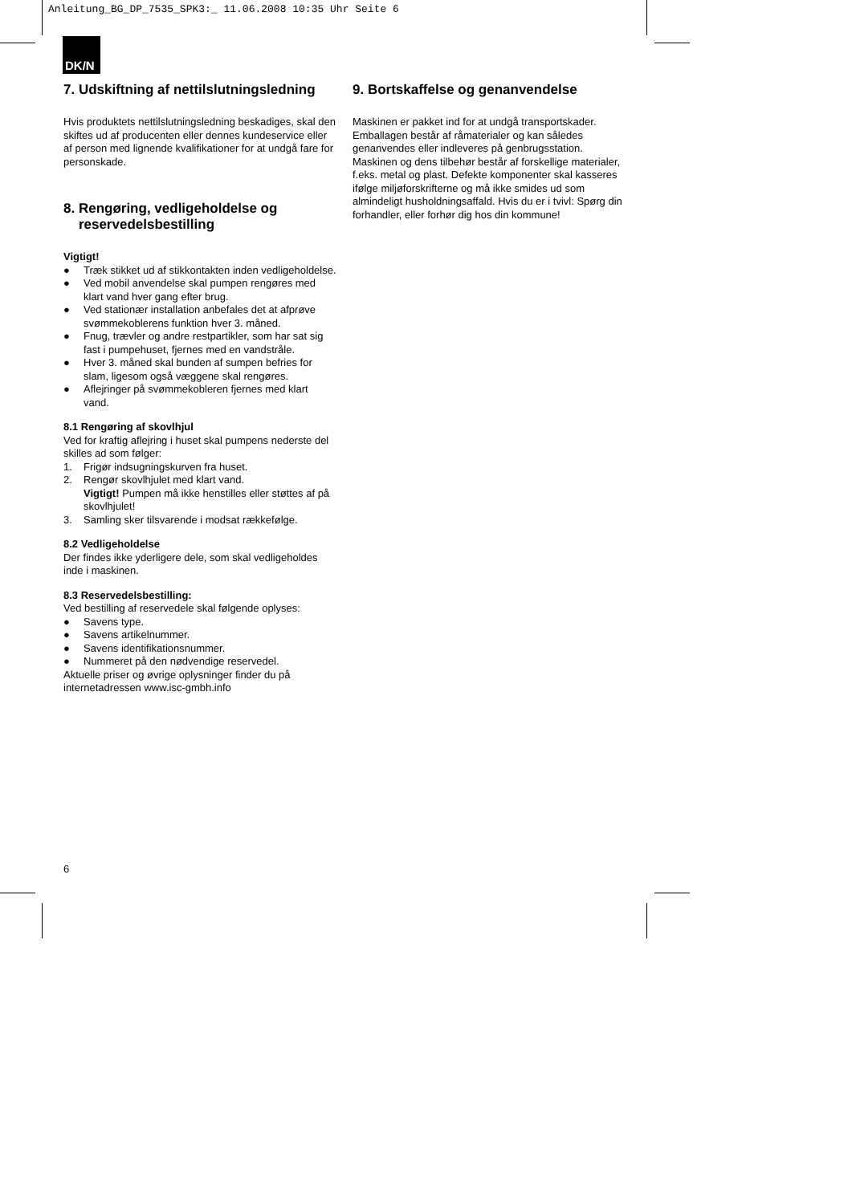Anleitung_BG_DP_7535_SPK3:_ 11.06.2008 10:35 Uhr Seite 6
DK/N
7. Udskiftning af nettilslutningsledning
Hvis produktets nettilslutningsledning beskadiges, skal den skiftes ud af producenten eller dennes kundeservice eller af person med lignende kvalifikationer for at undgå fare for personskade.
8. Rengøring, vedligeholdelse og
reservedelsbestilling
Vigtigt!
● Træk stikket ud af stikkontakten inden vedligeholdelse.
● Ved mobil anvendelse skal pumpen rengøres med klart vand hver gang efter brug.
● Ved stationær installation anbefales det at afprøve svømmekoblerens funktion hver 3. måned.
● Fnug, trævler og andre restpartikler, som har sat sig fast i pumpehuset, fjernes med en vandstråle.
● Hver 3. måned skal bunden af sumpen befries for slam, ligesom også væggene skal rengøres.
● Aflejringer på svømmekobleren fjernes med klart vand.
8.1 Rengøring af skovlhjul
Ved for kraftig aflejring i huset skal pumpens nederste del skilles ad som følger:
1. Frigør indsugningskurven fra huset.
2. Rengør skovlhjulet med klart vand.
Vigtigt! Pumpen må ikke henstilles eller støttes af på skovlhjulet!
3. Samling sker tilsvarende i modsat rækkefølge.
8.2 Vedligeholdelse
Der findes ikke yderligere dele, som skal vedligeholdes inde i maskinen.
8.3 Reservedelsbestilling:
Ved bestilling af reservedele skal følgende oplyses:
● Savens type.
● Savens artikelnummer.
● Savens identifikationsnummer.
● Nummeret på den nødvendige reservedel.
Aktuelle priser og øvrige oplysninger finder du på internetadressen www.isc-gmbh.info
9. Bortskaffelse og genanvendelse
Maskinen er pakket ind for at undgå transportskader. Emballagen består af råmaterialer og kan således genanvendes eller indleveres på genbrugsstation. Maskinen og dens tilbehør består af forskellige materialer, f.eks. metal og plast. Defekte komponenter skal kasseres ifølge miljøforskrifterne og må ikke smides ud som almindeligt husholdningsaffald. Hvis du er i tvivl: Spørg din forhandler, eller forhør dig hos din kommune!
6